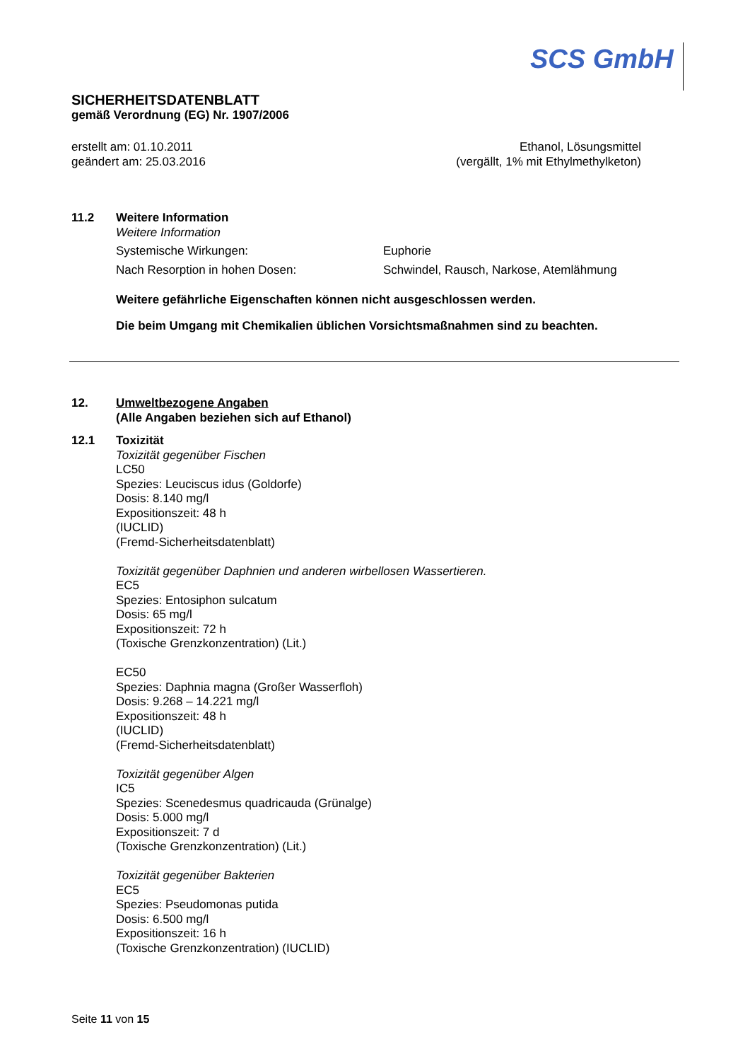SCS GmbH
SICHERHEITSDATENBLATT
gemäß Verordnung (EG) Nr. 1907/2006
erstellt am: 01.10.2011
geändert am: 25.03.2016
Ethanol, Lösungsmittel
(vergällt, 1% mit Ethylmethylketon)
11.2 Weitere Information
Weitere Information
Systemische Wirkungen: Euphorie
Nach Resorption in hohen Dosen: Schwindel, Rausch, Narkose, Atemlähmung
Weitere gefährliche Eigenschaften können nicht ausgeschlossen werden.
Die beim Umgang mit Chemikalien üblichen Vorsichtsmaßnahmen sind zu beachten.
12. Umweltbezogene Angaben
(Alle Angaben beziehen sich auf Ethanol)
12.1 Toxizität
Toxizität gegenüber Fischen
LC50
Spezies: Leuciscus idus (Goldorfe)
Dosis: 8.140 mg/l
Expositionszeit: 48 h
(IUCLID)
(Fremd-Sicherheitsdatenblatt)
Toxizität gegenüber Daphnien und anderen wirbellosen Wassertieren.
EC5
Spezies: Entosiphon sulcatum
Dosis: 65 mg/l
Expositionszeit: 72 h
(Toxische Grenzkonzentration) (Lit.)
EC50
Spezies: Daphnia magna (Großer Wasserfloh)
Dosis: 9.268 – 14.221 mg/l
Expositionszeit: 48 h
(IUCLID)
(Fremd-Sicherheitsdatenblatt)
Toxizität gegenüber Algen
IC5
Spezies: Scenedesmus quadricauda (Grünalge)
Dosis: 5.000 mg/l
Expositionszeit: 7 d
(Toxische Grenzkonzentration) (Lit.)
Toxizität gegenüber Bakterien
EC5
Spezies: Pseudomonas putida
Dosis: 6.500 mg/l
Expositionszeit: 16 h
(Toxische Grenzkonzentration) (IUCLID)
Seite 11 von 15